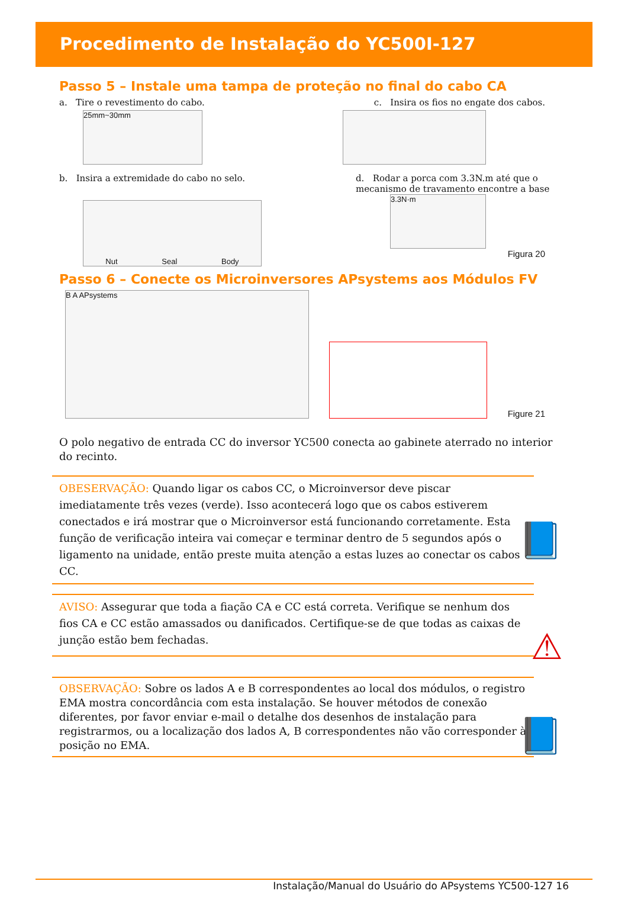Procedimento de Instalação do YC500I-127
Passo 5 – Instale uma tampa de proteção no final do cabo CA
a. Tire o revestimento do cabo.
c. Insira os fios no engate dos cabos.
25mm~30mm
b. Insira a extremidade do cabo no selo.
d. Rodar a porca com 3.3N.m até que o mecanismo de travamento encontre a base
Nut Seal Body
3.3N·m
Figura 20
Passo 6 – Conecte os Microinversores APsystems aos Módulos FV
B A APsystems
Figure 21
O polo negativo de entrada CC do inversor YC500 conecta ao gabinete aterrado no interior do recinto.
OBESERVAÇÃO: Quando ligar os cabos CC, o Microinversor deve piscar imediatamente três vezes (verde). Isso acontecerá logo que os cabos estiverem conectados e irá mostrar que o Microinversor está funcionando corretamente. Esta função de verificação inteira vai começar e terminar dentro de 5 segundos após o ligamento na unidade, então preste muita atenção a estas luzes ao conectar os cabos CC.
AVISO: Assegurar que toda a fiação CA e CC está correta. Verifique se nenhum dos fios CA e CC estão amassados ou danificados. Certifique-se de que todas as caixas de junção estão bem fechadas.
OBSERVAÇÃO: Sobre os lados A e B correspondentes ao local dos módulos, o registro EMA mostra concordância com esta instalação. Se houver métodos de conexão diferentes, por favor enviar e-mail o detalhe dos desenhos de instalação para registrarmos, ou a localização dos lados A, B correspondentes não vão corresponder à posição no EMA.
📘
⚠
📘
Instalação/Manual do Usuário do APsystems YC500-127 16